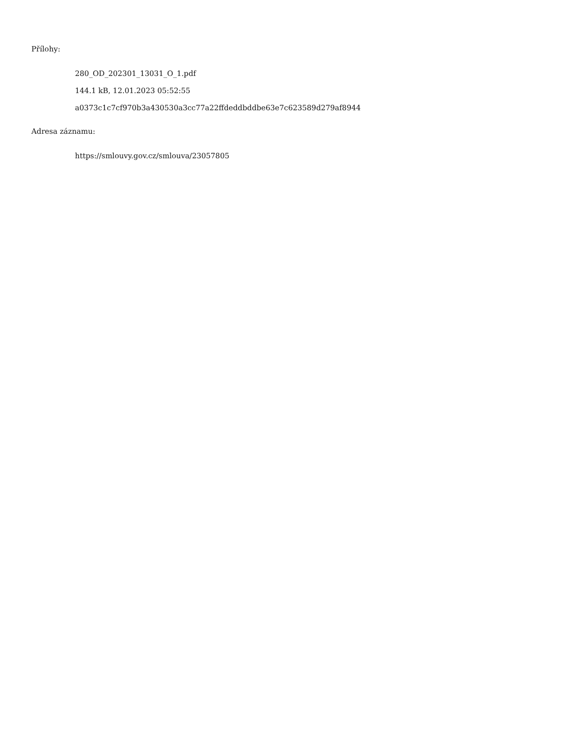Přílohy:
280_OD_202301_13031_O_1.pdf
144.1 kB, 12.01.2023 05:52:55
a0373c1c7cf970b3a430530a3cc77a22ffdeddbddbe63e7c623589d279af8944
Adresa záznamu:
https://smlouvy.gov.cz/smlouva/23057805